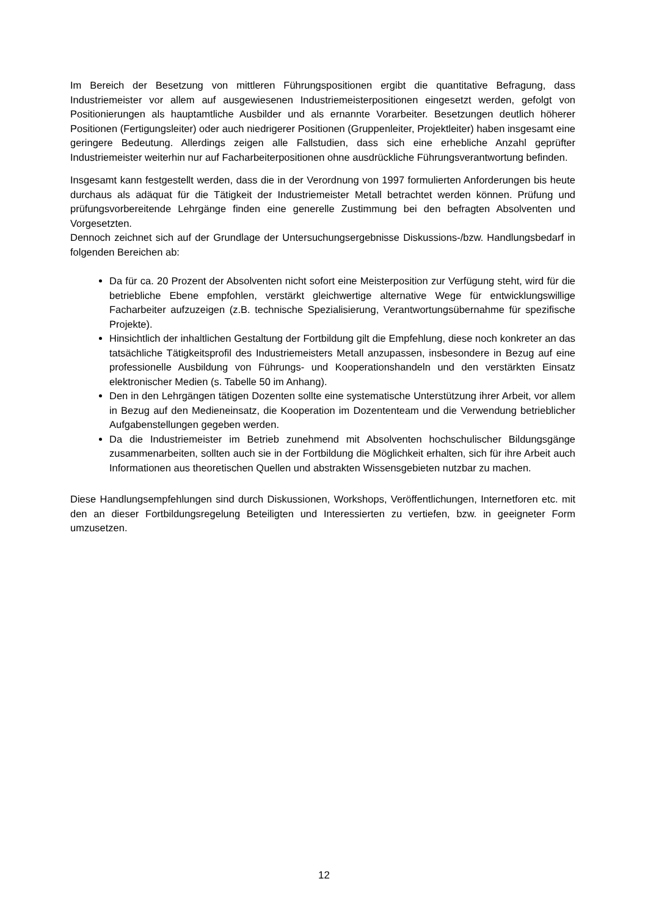Im Bereich der Besetzung von mittleren Führungspositionen ergibt die quantitative Befragung, dass Industriemeister vor allem auf ausgewiesenen Industriemeisterpositionen eingesetzt werden, gefolgt von Positionierungen als hauptamtliche Ausbilder und als ernannte Vorarbeiter. Besetzungen deutlich höherer Positionen (Fertigungsleiter) oder auch niedrigerer Positionen (Gruppenleiter, Projektleiter) haben insgesamt eine geringere Bedeutung. Allerdings zeigen alle Fallstudien, dass sich eine erhebliche Anzahl geprüfter Industriemeister weiterhin nur auf Facharbeiterpositionen ohne ausdrückliche Führungsverantwortung befinden.
Insgesamt kann festgestellt werden, dass die in der Verordnung von 1997 formulierten Anforderungen bis heute durchaus als adäquat für die Tätigkeit der Industriemeister Metall betrachtet werden können. Prüfung und prüfungsvorbereitende Lehrgänge finden eine generelle Zustimmung bei den befragten Absolventen und Vorgesetzten.
Dennoch zeichnet sich auf der Grundlage der Untersuchungsergebnisse Diskussions-/bzw. Handlungsbedarf in folgenden Bereichen ab:
Da für ca. 20 Prozent der Absolventen nicht sofort eine Meisterposition zur Verfügung steht, wird für die betriebliche Ebene empfohlen, verstärkt gleichwertige alternative Wege für entwicklungswillige Facharbeiter aufzuzeigen (z.B. technische Spezialisierung, Verantwortungsübernahme für spezifische Projekte).
Hinsichtlich der inhaltlichen Gestaltung der Fortbildung gilt die Empfehlung, diese noch konkreter an das tatsächliche Tätigkeitsprofil des Industriemeisters Metall anzupassen, insbesondere in Bezug auf eine professionelle Ausbildung von Führungs- und Kooperationshandeln und den verstärkten Einsatz elektronischer Medien (s. Tabelle 50 im Anhang).
Den in den Lehrgängen tätigen Dozenten sollte eine systematische Unterstützung ihrer Arbeit, vor allem in Bezug auf den Medieneinsatz, die Kooperation im Dozententeam und die Verwendung betrieblicher Aufgabenstellungen gegeben werden.
Da die Industriemeister im Betrieb zunehmend mit Absolventen hochschulischer Bildungsgänge zusammenarbeiten, sollten auch sie in der Fortbildung die Möglichkeit erhalten, sich für ihre Arbeit auch Informationen aus theoretischen Quellen und abstrakten Wissensgebieten nutzbar zu machen.
Diese Handlungsempfehlungen sind durch Diskussionen, Workshops, Veröffentlichungen, Internetforen etc. mit den an dieser Fortbildungsregelung Beteiligten und Interessierten zu vertiefen, bzw. in geeigneter Form umzusetzen.
12